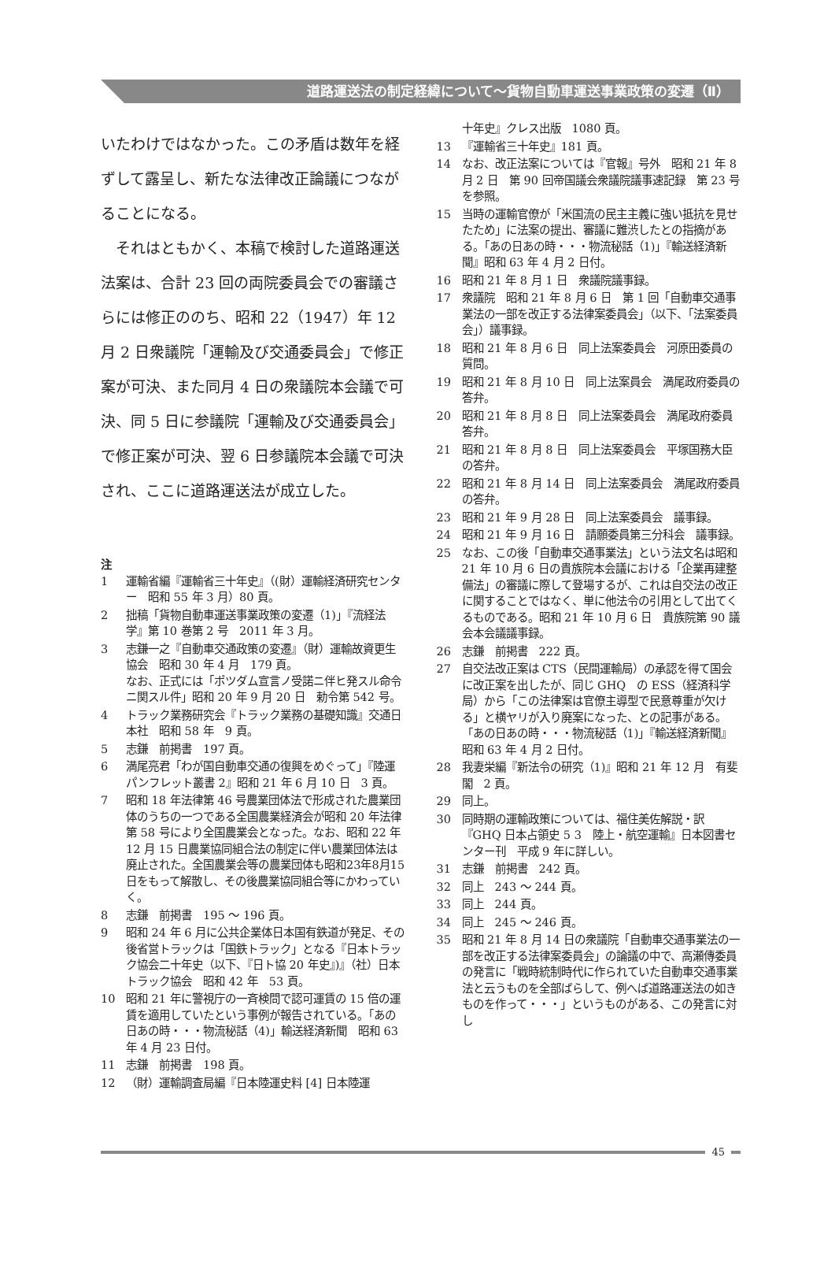道路運送法の制定経緯について～貨物自動車運送事業政策の変遷（Ⅱ）
いたわけではなかった。この矛盾は数年を経ずして露呈し、新たな法律改正論議につながることになる。
　それはともかく、本稿で検討した道路運送法案は、合計 23 回の両院委員会での審議さらには修正ののち、昭和 22（1947）年 12 月 2 日衆議院「運輸及び交通委員会」で修正案が可決、また同月 4 日の衆議院本会議で可決、同 5 日に参議院「運輸及び交通委員会」で修正案が可決、翌 6 日参議院本会議で可決され、ここに道路運送法が成立した。
注
1 運輸省編『運輸省三十年史』（(財）運輸経済研究センター　昭和 55 年 3 月）80 頁。
2 拙稿「貨物自動車運送事業政策の変遷（1)」『流経法学』第 10 巻第 2 号　2011 年 3 月。
3 志鎌一之『自動車交通政策の変遷』（財）運輸故資更生協会　昭和 30 年 4 月　179 頁。
なお、正式には「ポツダム宣言ノ受諾ニ伴ヒ発スル命令ニ関スル件」昭和 20 年 9 月 20 日　勅令第 542 号。
4 トラック業務研究会『トラック業務の基礎知識』交通日本社　昭和 58 年　9 頁。
5 志鎌　前掲書　197 頁。
6 満尾亮君「わが国自動車交通の復興をめぐって」『陸運パンフレット叢書 2』昭和 21 年 6 月 10 日　3 頁。
7 昭和 18 年法律第 46 号農業団体法で形成された農業団体のうちの一つである全国農業経済会が昭和 20 年法律第 58 号により全国農業会となった。なお、昭和 22 年 12 月 15 日農業協同組合法の制定に伴い農業団体法は廃止された。全国農業会等の農業団体も昭和23年8月15日をもって解散し、その後農業協同組合等にかわっていく。
8 志鎌　前掲書　195 ～ 196 頁。
9 昭和 24 年 6 月に公共企業体日本国有鉄道が発足、その後省営トラックは「国鉄トラック」となる『日本トラック協会二十年史（以下、『日ト協 20 年史』)』（社）日本トラック協会　昭和 42 年　53 頁。
10 昭和 21 年に警視庁の一斉検問で認可運賃の 15 倍の運賃を適用していたという事例が報告されている。「あの日あの時・・・物流秘話（4)」輸送経済新聞　昭和 63 年 4 月 23 日付。
11 志鎌　前掲書　198 頁。
12 （財）運輸調査局編『日本陸運史料 [4] 日本陸運
十年史』クレス出版　1080 頁。
13 『運輸省三十年史』181 頁。
14 なお、改正法案については『官報』号外　昭和 21 年 8 月 2 日　第 90 回帝国議会衆議院議事速記録　第 23 号を参照。
15 当時の運輸官僚が「米国流の民主主義に強い抵抗を見せたため」に法案の提出、審議に難渋したとの指摘がある。「あの日あの時・・・物流秘話（1)」『輸送経済新聞』昭和 63 年 4 月 2 日付。
16 昭和 21 年 8 月 1 日　衆議院議事録。
17 衆議院　昭和 21 年 8 月 6 日　第 1 回「自動車交通事業法の一部を改正する法律案委員会」（以下、「法案委員会」）議事録。
18 昭和 21 年 8 月 6 日　同上法案委員会　河原田委員の質問。
19 昭和 21 年 8 月 10 日　同上法案員会　満尾政府委員の答弁。
20 昭和 21 年 8 月 8 日　同上法案委員会　満尾政府委員答弁。
21 昭和 21 年 8 月 8 日　同上法案委員会　平塚国務大臣の答弁。
22 昭和 21 年 8 月 14 日　同上法案委員会　満尾政府委員の答弁。
23 昭和 21 年 9 月 28 日　同上法案委員会　議事録。
24 昭和 21 年 9 月 16 日　請願委員第三分科会　議事録。
25 なお、この後「自動車交通事業法」という法文名は昭和 21 年 10 月 6 日の貴族院本会議における「企業再建整備法」の審議に際して登場するが、これは自交法の改正に関することではなく、単に他法令の引用として出てくるものである。昭和 21 年 10 月 6 日　貴族院第 90 議会本会議議事録。
26 志鎌　前掲書　222 頁。
27 自交法改正案は CTS（民間運輸局）の承認を得て国会に改正案を出したが、同じ GHQ　の ESS（経済科学局）から「この法律案は官僚主導型で民意尊重が欠ける」と横ヤリが入り廃案になった、との記事がある。「あの日あの時・・・物流秘話（1)」『輸送経済新聞』昭和 63 年 4 月 2 日付。
28 我妻栄編『新法令の研究（1)』昭和 21 年 12 月　有斐閣　2 頁。
29 同上。
30 同時期の運輸政策については、福住美佐解説・訳『GHQ 日本占領史 5 3　陸上・航空運輸』日本図書センター刊　平成 9 年に詳しい。
31 志鎌　前掲書　242 頁。
32 同上　243 ～ 244 頁。
33 同上　244 頁。
34 同上　245 ～ 246 頁。
35 昭和 21 年 8 月 14 日の衆議院「自動車交通事業法の一部を改正する法律案委員会」の論議の中で、高瀬傳委員の発言に「戦時統制時代に作られていた自動車交通事業法と云うものを全部ばらして、例へば道路運送法の如きものを作って・・・」というものがある、この発言に対し
45